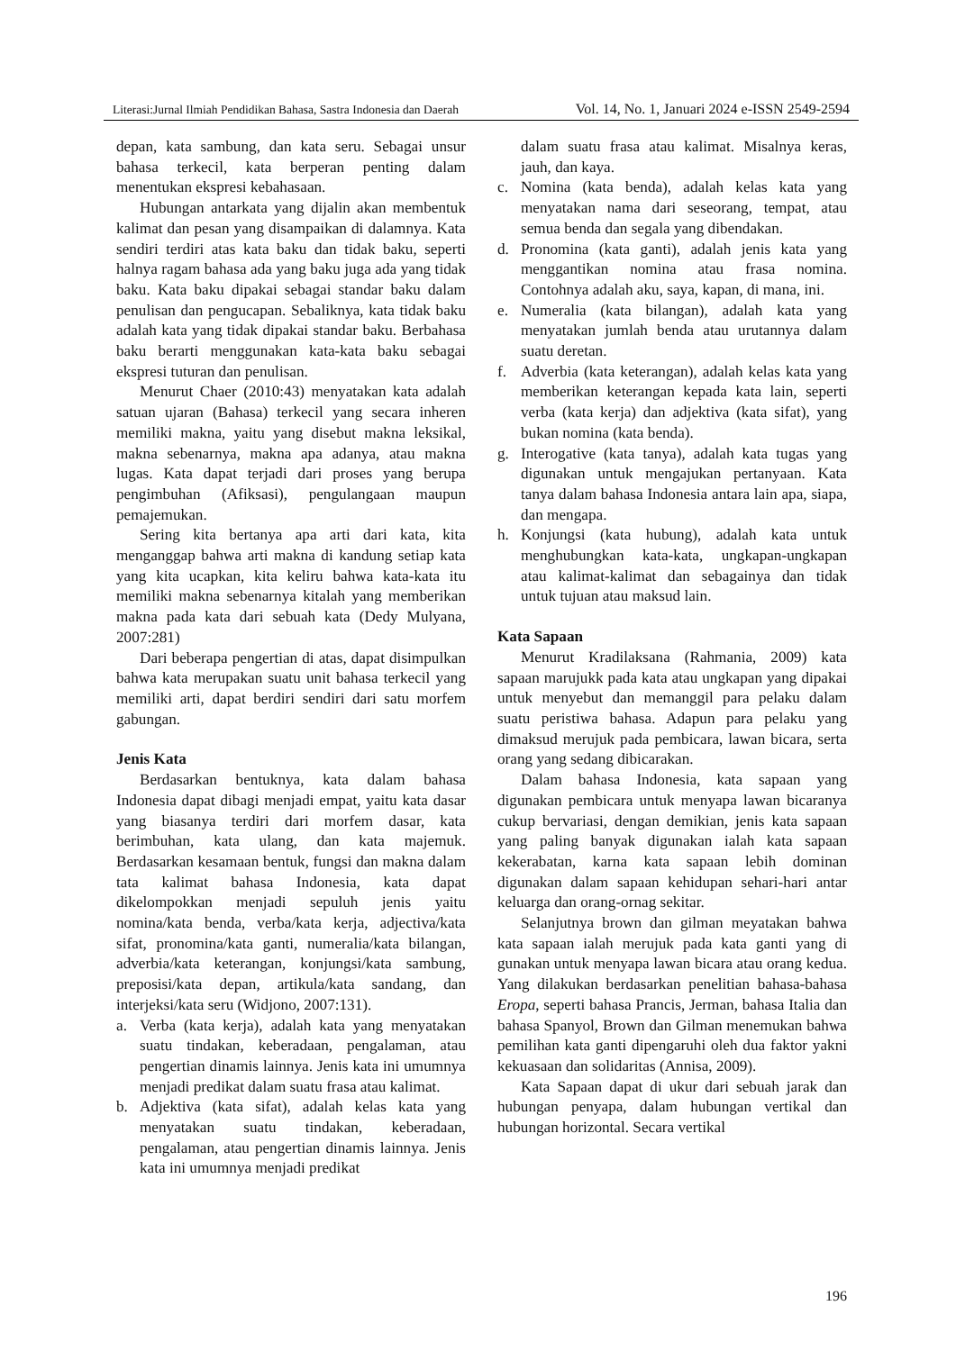Literasi:Jurnal Ilmiah Pendidikan Bahasa, Sastra Indonesia dan Daerah Vol. 14, No. 1, Januari 2024 e-ISSN 2549-2594
depan, kata sambung, dan kata seru. Sebagai unsur bahasa terkecil, kata berperan penting dalam menentukan ekspresi kebahasaan.
Hubungan antarkata yang dijalin akan membentuk kalimat dan pesan yang disampaikan di dalamnya. Kata sendiri terdiri atas kata baku dan tidak baku, seperti halnya ragam bahasa ada yang baku juga ada yang tidak baku. Kata baku dipakai sebagai standar baku dalam penulisan dan pengucapan. Sebaliknya, kata tidak baku adalah kata yang tidak dipakai standar baku. Berbahasa baku berarti menggunakan kata-kata baku sebagai ekspresi tuturan dan penulisan.
Menurut Chaer (2010:43) menyatakan kata adalah satuan ujaran (Bahasa) terkecil yang secara inheren memiliki makna, yaitu yang disebut makna leksikal, makna sebenarnya, makna apa adanya, atau makna lugas. Kata dapat terjadi dari proses yang berupa pengimbuhan (Afiksasi), pengulangaan maupun pemajemukan.
Sering kita bertanya apa arti dari kata, kita menganggap bahwa arti makna di kandung setiap kata yang kita ucapkan, kita keliru bahwa kata-kata itu memiliki makna sebenarnya kitalah yang memberikan makna pada kata dari sebuah kata (Dedy Mulyana, 2007:281)
Dari beberapa pengertian di atas, dapat disimpulkan bahwa kata merupakan suatu unit bahasa terkecil yang memiliki arti, dapat berdiri sendiri dari satu morfem gabungan.
Jenis Kata
Berdasarkan bentuknya, kata dalam bahasa Indonesia dapat dibagi menjadi empat, yaitu kata dasar yang biasanya terdiri dari morfem dasar, kata berimbuhan, kata ulang, dan kata majemuk. Berdasarkan kesamaan bentuk, fungsi dan makna dalam tata kalimat bahasa Indonesia, kata dapat dikelompokkan menjadi sepuluh jenis yaitu nomina/kata benda, verba/kata kerja, adjectiva/kata sifat, pronomina/kata ganti, numeralia/kata bilangan, adverbia/kata keterangan, konjungsi/kata sambung, preposisi/kata depan, artikula/kata sandang, dan interjeksi/kata seru (Widjono, 2007:131).
a. Verba (kata kerja), adalah kata yang menyatakan suatu tindakan, keberadaan, pengalaman, atau pengertian dinamis lainnya. Jenis kata ini umumnya menjadi predikat dalam suatu frasa atau kalimat.
b. Adjektiva (kata sifat), adalah kelas kata yang menyatakan suatu tindakan, keberadaan, pengalaman, atau pengertian dinamis lainnya. Jenis kata ini umumnya menjadi predikat
dalam suatu frasa atau kalimat. Misalnya keras, jauh, dan kaya.
c. Nomina (kata benda), adalah kelas kata yang menyatakan nama dari seseorang, tempat, atau semua benda dan segala yang dibendakan.
d. Pronomina (kata ganti), adalah jenis kata yang menggantikan nomina atau frasa nomina. Contohnya adalah aku, saya, kapan, di mana, ini.
e. Numeralia (kata bilangan), adalah kata yang menyatakan jumlah benda atau urutannya dalam suatu deretan.
f. Adverbia (kata keterangan), adalah kelas kata yang memberikan keterangan kepada kata lain, seperti verba (kata kerja) dan adjektiva (kata sifat), yang bukan nomina (kata benda).
g. Interogative (kata tanya), adalah kata tugas yang digunakan untuk mengajukan pertanyaan. Kata tanya dalam bahasa Indonesia antara lain apa, siapa, dan mengapa.
h. Konjungsi (kata hubung), adalah kata untuk menghubungkan kata-kata, ungkapan-ungkapan atau kalimat-kalimat dan sebagainya dan tidak untuk tujuan atau maksud lain.
Kata Sapaan
Menurut Kradilaksana (Rahmania, 2009) kata sapaan marujukk pada kata atau ungkapan yang dipakai untuk menyebut dan memanggil para pelaku dalam suatu peristiwa bahasa. Adapun para pelaku yang dimaksud merujuk pada pembicara, lawan bicara, serta orang yang sedang dibicarakan.
Dalam bahasa Indonesia, kata sapaan yang digunakan pembicara untuk menyapa lawan bicaranya cukup bervariasi, dengan demikian, jenis kata sapaan yang paling banyak digunakan ialah kata sapaan kekerabatan, karna kata sapaan lebih dominan digunakan dalam sapaan kehidupan sehari-hari antar keluarga dan orang-ornag sekitar.
Selanjutnya brown dan gilman meyatakan bahwa kata sapaan ialah merujuk pada kata ganti yang di gunakan untuk menyapa lawan bicara atau orang kedua. Yang dilakukan berdasarkan penelitian bahasa-bahasa Eropa, seperti bahasa Prancis, Jerman, bahasa Italia dan bahasa Spanyol, Brown dan Gilman menemukan bahwa pemilihan kata ganti dipengaruhi oleh dua faktor yakni kekuasaan dan solidaritas (Annisa, 2009).
Kata Sapaan dapat di ukur dari sebuah jarak dan hubungan penyapa, dalam hubungan vertikal dan hubungan horizontal. Secara vertikal
196